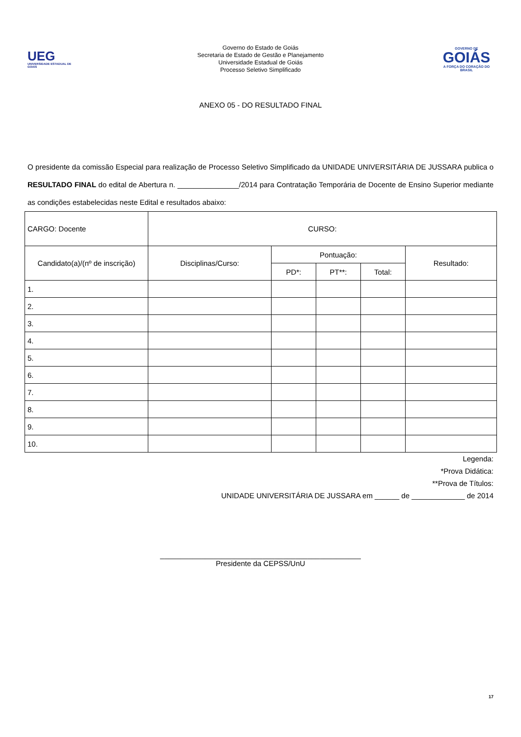UEG
UNIVERSIDADE ESTADUAL DE GOIÁS
Governo do Estado de Goiás
Secretaria de Estado de Gestão e Planejamento
Universidade Estadual de Goiás
Processo Seletivo Simplificado
GOVERNO DE
GOIÁS
A FORÇA DO CORAÇÃO DO BRASIL
ANEXO 05 - DO RESULTADO FINAL
O presidente da comissão Especial para realização de Processo Seletivo Simplificado da UNIDADE UNIVERSITÁRIA DE JUSSARA publica o RESULTADO FINAL do edital de Abertura n. _______________/2014 para Contratação Temporária de Docente de Ensino Superior mediante as condições estabelecidas neste Edital e resultados abaixo:
| CARGO: Docente | CURSO: | | | | |
| Candidato(a)/(nº de inscrição) | Disciplinas/Curso: | Pontuação: | | | Resultado: |
| | | PD*: | PT**: | Total: | |
| 1. | | | | | |
| 2. | | | | | |
| 3. | | | | | |
| 4. | | | | | |
| 5. | | | | | |
| 6. | | | | | |
| 7. | | | | | |
| 8. | | | | | |
| 9. | | | | | |
| 10. | | | | | |
Legenda:
*Prova Didática:
**Prova de Títulos:
UNIDADE UNIVERSITÁRIA DE JUSSARA em ______ de _____________ de 2014
_________________________________________________
Presidente da CEPSS/UnU
17